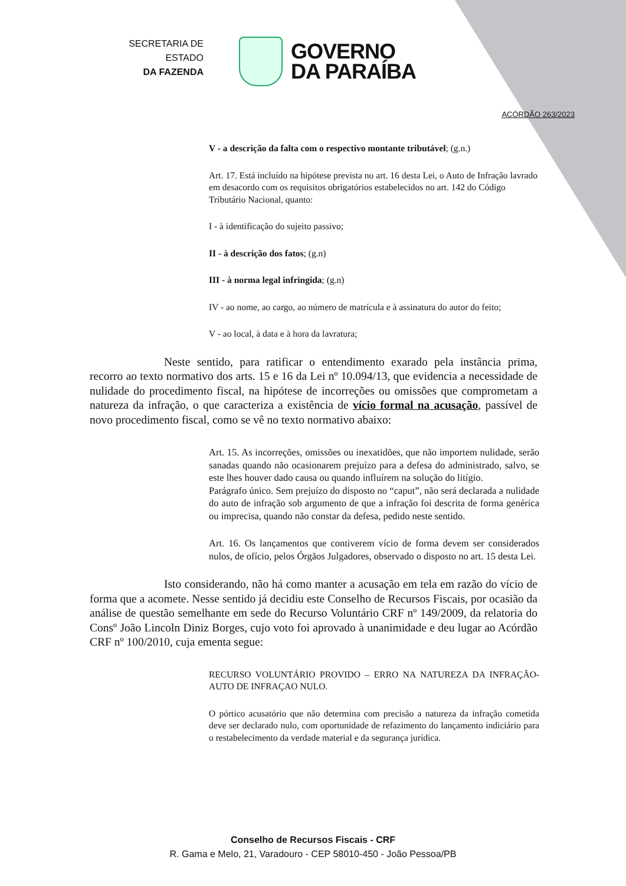SECRETARIA DE ESTADO
DA FAZENDA
GOVERNO
DA PARAÍBA
ACÓRDÃO 263/2023
V - a descrição da falta com o respectivo montante tributável; (g.n.)
Art. 17. Está incluído na hipótese prevista no art. 16 desta Lei, o Auto de Infração lavrado em desacordo com os requisitos obrigatórios estabelecidos no art. 142 do Código Tributário Nacional, quanto:
I - à identificação do sujeito passivo;
II - à descrição dos fatos; (g.n)
III - à norma legal infringida; (g.n)
IV - ao nome, ao cargo, ao número de matrícula e à assinatura do autor do feito;
V - ao local, à data e à hora da lavratura;
Neste sentido, para ratificar o entendimento exarado pela instância prima, recorro ao texto normativo dos arts. 15 e 16 da Lei nº 10.094/13, que evidencia a necessidade de nulidade do procedimento fiscal, na hipótese de incorreções ou omissões que comprometam a natureza da infração, o que caracteriza a existência de vício formal na acusação, passível de novo procedimento fiscal, como se vê no texto normativo abaixo:
Art. 15. As incorreções, omissões ou inexatidões, que não importem nulidade, serão sanadas quando não ocasionarem prejuízo para a defesa do administrado, salvo, se este lhes houver dado causa ou quando influírem na solução do litígio.
Parágrafo único. Sem prejuízo do disposto no “caput”, não será declarada a nulidade do auto de infração sob argumento de que a infração foi descrita de forma genérica ou imprecisa, quando não constar da defesa, pedido neste sentido.
Art. 16. Os lançamentos que contiverem vício de forma devem ser considerados nulos, de ofício, pelos Órgãos Julgadores, observado o disposto no art. 15 desta Lei.
Isto considerando, não há como manter a acusação em tela em razão do vício de forma que a acomete. Nesse sentido já decidiu este Conselho de Recursos Fiscais, por ocasião da análise de questão semelhante em sede do Recurso Voluntário CRF nº 149/2009, da relatoria do Consº João Lincoln Diniz Borges, cujo voto foi aprovado à unanimidade e deu lugar ao Acórdão CRF nº 100/2010, cuja ementa segue:
RECURSO VOLUNTÁRIO PROVIDO – ERRO NA NATUREZA DA INFRAÇÃO- AUTO DE INFRAÇAO NULO.
O pórtico acusatório que não determina com precisão a natureza da infração cometida deve ser declarado nulo, com oportunidade de refazimento do lançamento indiciário para o restabelecimento da verdade material e da segurança jurídica.
Conselho de Recursos Fiscais - CRF
R. Gama e Melo, 21, Varadouro - CEP 58010-450 - João Pessoa/PB